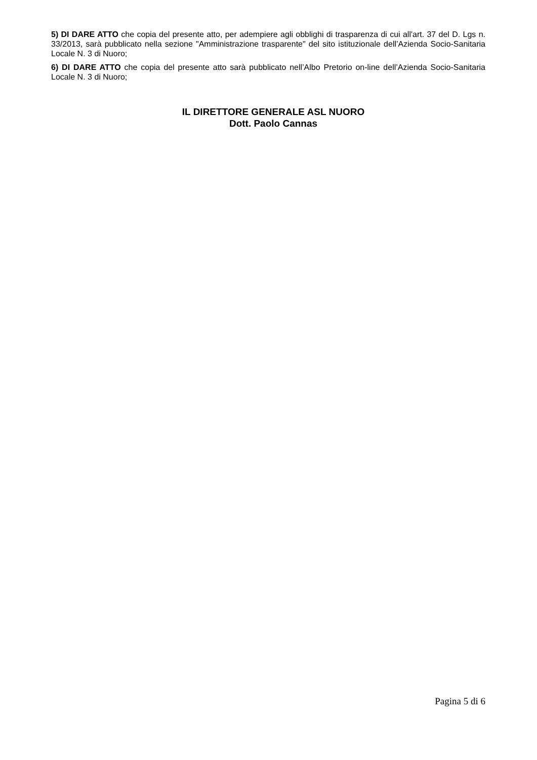5) DI DARE ATTO che copia del presente atto, per adempiere agli obblighi di trasparenza di cui all'art. 37 del D. Lgs n. 33/2013, sarà pubblicato nella sezione "Amministrazione trasparente" del sito istituzionale dell’Azienda Socio-Sanitaria Locale N. 3 di Nuoro;
6) DI DARE ATTO che copia del presente atto sarà pubblicato nell’Albo Pretorio on-line dell’Azienda Socio-Sanitaria Locale N. 3 di Nuoro;
IL DIRETTORE GENERALE ASL NUORO
Dott. Paolo Cannas
Pagina 5 di 6